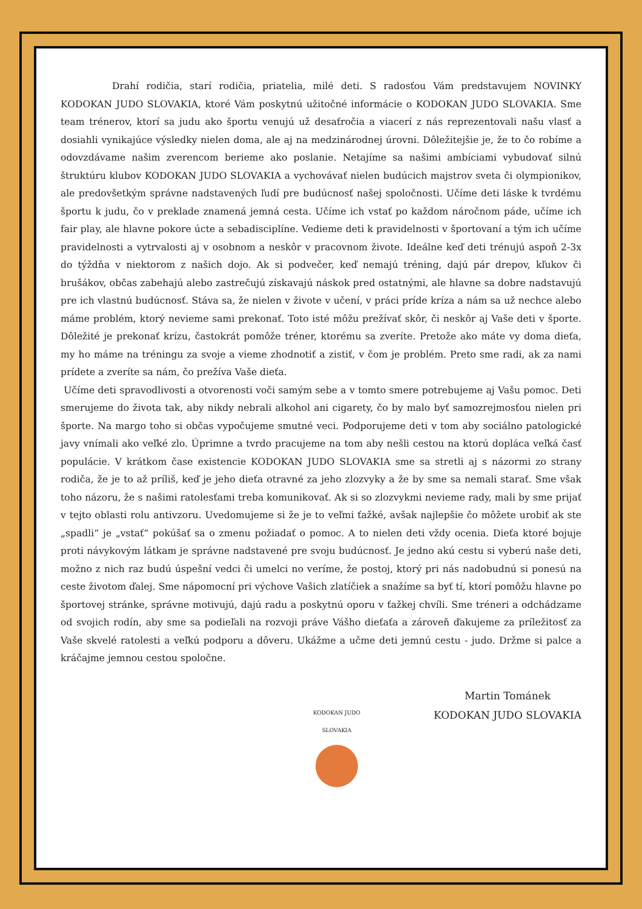Drahí rodičia, starí rodičia, priatelia, milé deti. S radosťou Vám predstavujem NOVINKY KODOKAN JUDO SLOVAKIA, ktoré Vám poskytnú užitočné informácie o KODOKAN JUDO SLOVAKIA. Sme team trénerov, ktorí sa judu ako športu venujú už desaťročia a viacerí z nás reprezentovali našu vlasť a dosiahli vynikajúce výsledky nielen doma, ale aj na medzinárodnej úrovni. Dôležitejšie je, že to čo robíme a odovzdávame našim zverencom berieme ako poslanie. Netajíme sa našimi ambíciami vybudovať silnú štruktúru klubov KODOKAN JUDO SLOVAKIA a vychovávať nielen budúcich majstrov sveta či olympionikov, ale predovšetkým správne nadstavených ľudí pre budúcnosť našej spoločnosti. Učíme deti láske k tvrdému športu k judu, čo v preklade znamená jemná cesta. Učíme ich vstať po každom náročnom páde, učíme ich fair play, ale hlavne pokore úcte a sebadisciplíne. Vedieme deti k pravidelnosti v športovaní a tým ich učíme pravidelnosti a vytrvalosti aj v osobnom a neskôr v pracovnom živote. Ideálne keď deti trénujú aspoň 2-3x do týždňa v niektorom z našich dojo. Ak si podvečer, keď nemajú tréning, dajú pár drepov, kľukov či brušákov, občas zabehajú alebo zastrečujú získavajú náskok pred ostatnými, ale hlavne sa dobre nadstavujú pre ich vlastnú budúcnosť. Stáva sa, že nielen v živote v učení, v práci príde kríza a nám sa už nechce alebo máme problém, ktorý nevieme sami prekonať. Toto isté môžu prežívať skôr, či neskôr aj Vaše deti v športe. Dôležité je prekonať krízu, častokrát pomôže tréner, ktorému sa zveríte. Pretože ako máte vy doma dieťa, my ho máme na tréningu za svoje a vieme zhodnotiť a zistiť, v čom je problém. Preto sme radi, ak za nami prídete a zveríte sa nám, čo prežíva Vaše dieťa.
Učíme deti spravodlivosti a otvorenosti voči samým sebe a v tomto smere potrebujeme aj Vašu pomoc. Deti smerujeme do života tak, aby nikdy nebrali alkohol ani cigarety, čo by malo byť samozrejmosťou nielen pri športe. Na margo toho si občas vypočujeme smutné veci. Podporujeme deti v tom aby sociálno patologické javy vnímali ako veľké zlo. Úprimne a tvrdo pracujeme na tom aby nešli cestou na ktorú dopláca veľká časť populácie. V krátkom čase existencie KODOKAN JUDO SLOVAKIA sme sa stretli aj s názormi zo strany rodiča, že je to až príliš, keď je jeho dieťa otravné za jeho zlozvyky a že by sme sa nemali starať. Sme však toho názoru, že s našimi ratolesťami treba komunikovať. Ak si so zlozvykmi nevieme rady, mali by sme prijať v tejto oblasti rolu antivzoru. Uvedomujeme si že je to veľmi ťažké, avšak najlepšie čo môžete urobiť ak ste „spadli“ je „vstať“ pokúšať sa o zmenu požiadať o pomoc. A to nielen deti vždy ocenia. Dieťa ktoré bojuje proti návykovým látkam je správne nadstavené pre svoju budúcnosť. Je jedno akú cestu si vyberú naše deti, možno z nich raz budú úspešní vedci či umelci no veríme, že postoj, ktorý pri nás nadobudnú si ponesú na ceste životom ďalej. Sme nápomocní pri výchove Vašich zlatíčiek a snažíme sa byť tí, ktorí pomôžu hlavne po športovej stránke, správne motivujú, dajú radu a poskytnú oporu v ťažkej chvíli. Sme tréneri a odchádzame od svojich rodín, aby sme sa podieľali na rozvoji práve Vášho dieťaťa a zároveň ďakujeme za príležitosť za Vaše skvelé ratolesti a veľkú podporu a dôveru. Ukážme a učme deti jemnú cestu - judo. Držme si palce a kráčajme jemnou cestou spoločne.
KODOKAN JUDO SLOVAKIA
Martin Tománek
KODOKAN JUDO SLOVAKIA